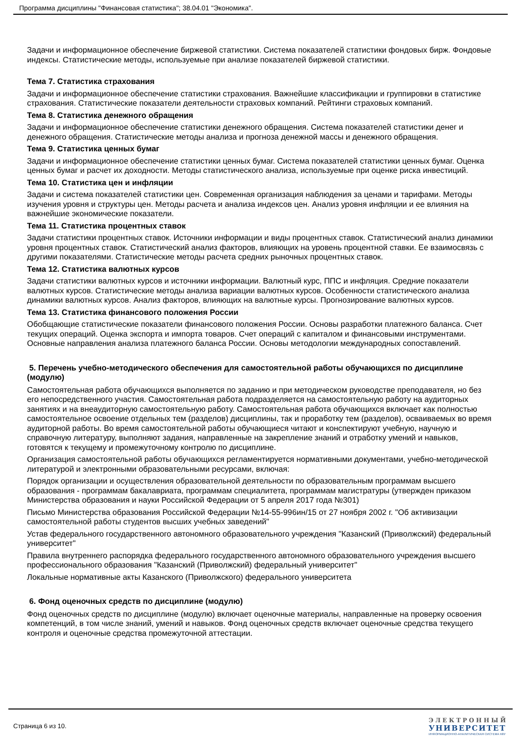Программа дисциплины "Финансовая статистика"; 38.04.01 "Экономика".
Задачи и информационное обеспечение биржевой статистики. Система показателей статистики фондовых бирж. Фондовые индексы. Статистические методы, используемые при анализе показателей биржевой статистики.
Тема 7. Статистика страхования
Задачи и информационное обеспечение статистики страхования. Важнейшие классификации и группировки в статистике страхования. Статистические показатели деятельности страховых компаний. Рейтинги страховых компаний.
Тема 8. Статистика денежного обращения
Задачи и информационное обеспечение статистики денежного обращения. Система показателей статистики денег и денежного обращения. Статистические методы анализа и прогноза денежной массы и денежного обращения.
Тема 9. Статистика ценных бумаг
Задачи и информационное обеспечение статистики ценных бумаг. Система показателей статистики ценных бумаг. Оценка ценных бумаг и расчет их доходности. Методы статистического анализа, используемые при оценке риска инвестиций.
Тема 10. Статистика цен и инфляции
Задачи и система показателей статистики цен. Современная организация наблюдения за ценами и тарифами. Методы изучения уровня и структуры цен. Методы расчета и анализа индексов цен. Анализ уровня инфляции и ее влияния на важнейшие экономические показатели.
Тема 11. Статистика процентных ставок
Задачи статистики процентных ставок. Источники информации и виды процентных ставок. Статистический анализ динамики уровня процентных ставок. Статистический анализ факторов, влияющих на уровень процентной ставки. Ее взаимосвязь с другими показателями. Статистические методы расчета средних рыночных процентных ставок.
Тема 12. Статистика валютных курсов
Задачи статистики валютных курсов и источники информации. Валютный курс, ППС и инфляция. Средние показатели валютных курсов. Статистические методы анализа вариации валютных курсов. Особенности статистического анализа динамики валютных курсов. Анализ факторов, влияющих на валютные курсы. Прогнозирование валютных курсов.
Тема 13. Статистика финансового положения России
Обобщающие статистические показатели финансового положения России. Основы разработки платежного баланса. Счет текущих операций. Оценка экспорта и импорта товаров. Счет операций с капиталом и финансовыми инструментами. Основные направления анализа платежного баланса России. Основы методологии международных сопоставлений.
5. Перечень учебно-методического обеспечения для самостоятельной работы обучающихся по дисциплине (модулю)
Самостоятельная работа обучающихся выполняется по заданию и при методическом руководстве преподавателя, но без его непосредственного участия. Самостоятельная работа подразделяется на самостоятельную работу на аудиторных занятиях и на внеаудиторную самостоятельную работу. Самостоятельная работа обучающихся включает как полностью самостоятельное освоение отдельных тем (разделов) дисциплины, так и проработку тем (разделов), осваиваемых во время аудиторной работы. Во время самостоятельной работы обучающиеся читают и конспектируют учебную, научную и справочную литературу, выполняют задания, направленные на закрепление знаний и отработку умений и навыков, готовятся к текущему и промежуточному контролю по дисциплине.
Организация самостоятельной работы обучающихся регламентируется нормативными документами, учебно-методической литературой и электронными образовательными ресурсами, включая:
Порядок организации и осуществления образовательной деятельности по образовательным программам высшего образования - программам бакалавриата, программам специалитета, программам магистратуры (утвержден приказом Министерства образования и науки Российской Федерации от 5 апреля 2017 года №301)
Письмо Министерства образования Российской Федерации №14-55-996ин/15 от 27 ноября 2002 г. "Об активизации самостоятельной работы студентов высших учебных заведений"
Устав федерального государственного автономного образовательного учреждения "Казанский (Приволжский) федеральный университет"
Правила внутреннего распорядка федерального государственного автономного образовательного учреждения высшего профессионального образования "Казанский (Приволжский) федеральный университет"
Локальные нормативные акты Казанского (Приволжского) федерального университета
6. Фонд оценочных средств по дисциплине (модулю)
Фонд оценочных средств по дисциплине (модулю) включает оценочные материалы, направленные на проверку освоения компетенций, в том числе знаний, умений и навыков. Фонд оценочных средств включает оценочные средства текущего контроля и оценочные средства промежуточной аттестации.
Страница 6 из 10.
ЭЛЕКТРОННЫЙ
УНИВЕРСИТЕТ
ИНФОРМАЦИОННО-АНАЛИТИЧЕСКАЯ СИСТЕМА КФУ